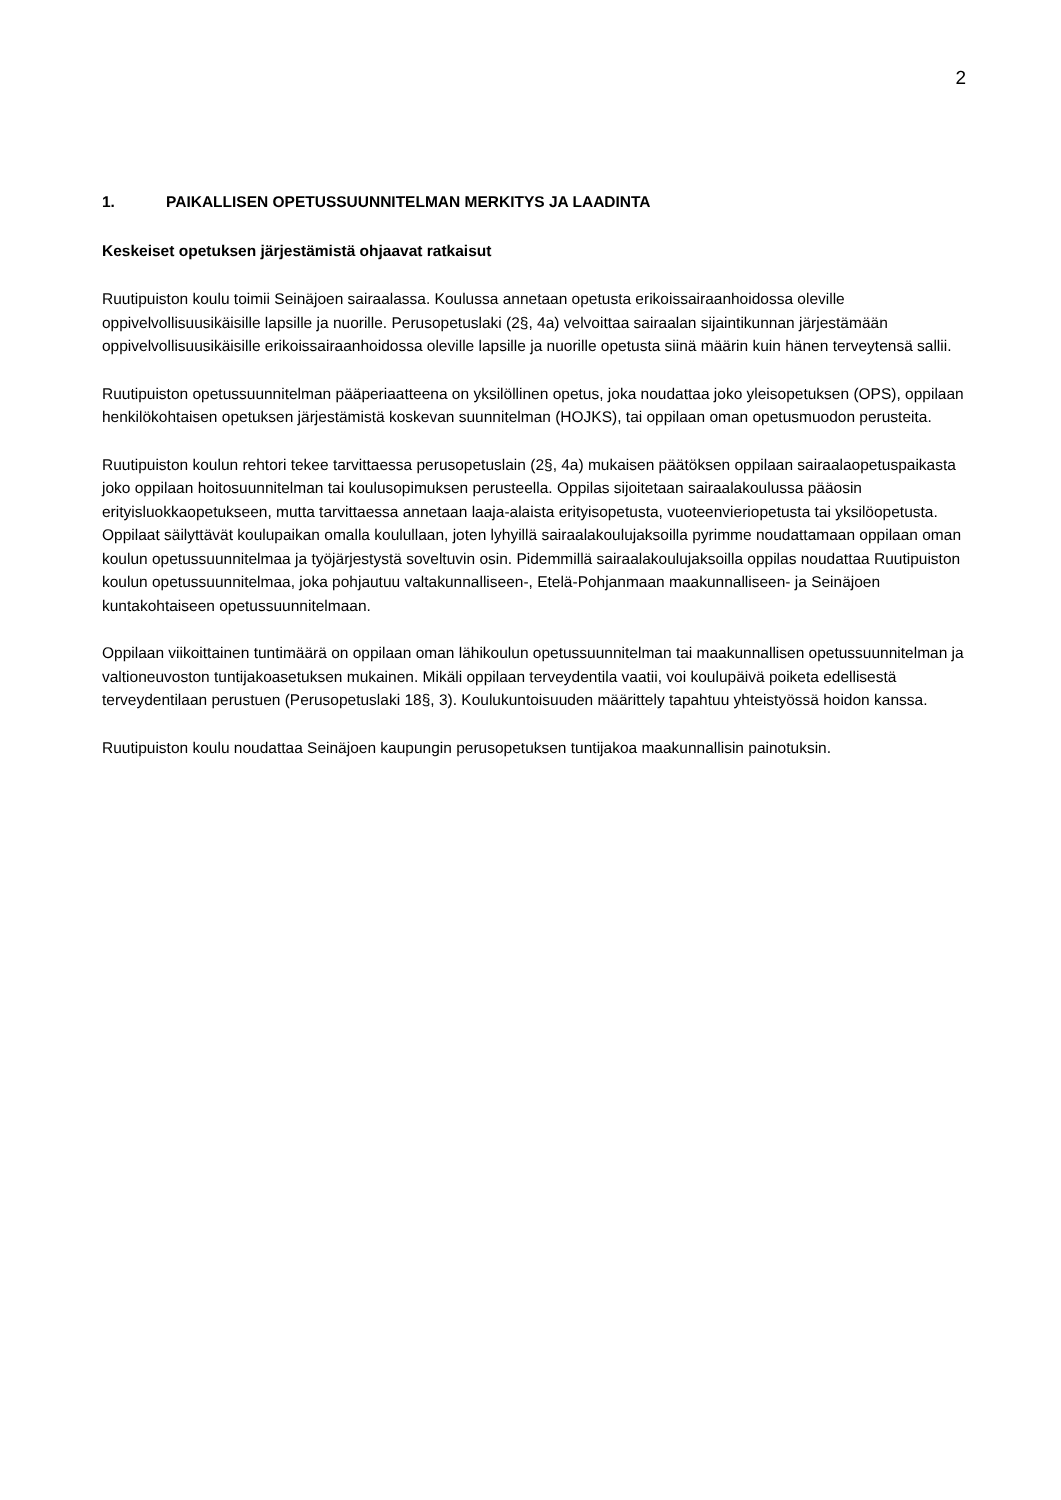2
1. PAIKALLISEN OPETUSSUUNNITELMAN MERKITYS JA LAADINTA
Keskeiset opetuksen järjestämistä ohjaavat ratkaisut
Ruutipuiston koulu toimii Seinäjoen sairaalassa. Koulussa annetaan opetusta erikoissairaanhoidossa oleville oppivelvollisuusikäisille lapsille ja nuorille. Perusopetuslaki (2§, 4a) velvoittaa sairaalan sijaintikunnan järjestämään oppivelvollisuusikäisille erikoissairaanhoidossa oleville lapsille ja nuorille opetusta siinä määrin kuin hänen terveytensä sallii.
Ruutipuiston opetussuunnitelman pääperiaatteena on yksilöllinen opetus, joka noudattaa joko yleisopetuksen (OPS), oppilaan henkilökohtaisen opetuksen järjestämistä koskevan suunnitelman (HOJKS), tai oppilaan oman opetusmuodon perusteita.
Ruutipuiston koulun rehtori tekee tarvittaessa perusopetuslain (2§, 4a) mukaisen päätöksen oppilaan sairaalaopetuspaikasta joko oppilaan hoitosuunnitelman tai koulusopimuksen perusteella. Oppilas sijoitetaan sairaalakoulussa pääosin erityisluokkaopetukseen, mutta tarvittaessa annetaan laaja-alaista erityisopetusta, vuoteenvieriopetusta tai yksilöopetusta. Oppilaat säilyttävät koulupaikan omalla koulullaan, joten lyhyillä sairaalakoulujaksoilla pyrimme noudattamaan oppilaan oman koulun opetussuunnitelmaa ja työjärjestystä soveltuvin osin. Pidemmillä sairaalakoulujaksoilla oppilas noudattaa Ruutipuiston koulun opetussuunnitelmaa, joka pohjautuu valtakunnalliseen-, Etelä-Pohjanmaan maakunnalliseen- ja Seinäjoen kuntakohtaiseen opetussuunnitelmaan.
Oppilaan viikoittainen tuntimäärä on oppilaan oman lähikoulun opetussuunnitelman tai maakunnallisen opetussuunnitelman ja valtioneuvoston tuntijakoasetuksen mukainen. Mikäli oppilaan terveydentila vaatii, voi koulupäivä poiketa edellisestä terveydentilaan perustuen (Perusopetuslaki 18§, 3). Koulukuntoisuuden määrittely tapahtuu yhteistyössä hoidon kanssa.
Ruutipuiston koulu noudattaa Seinäjoen kaupungin perusopetuksen tuntijakoa maakunnallisin painotuksin.